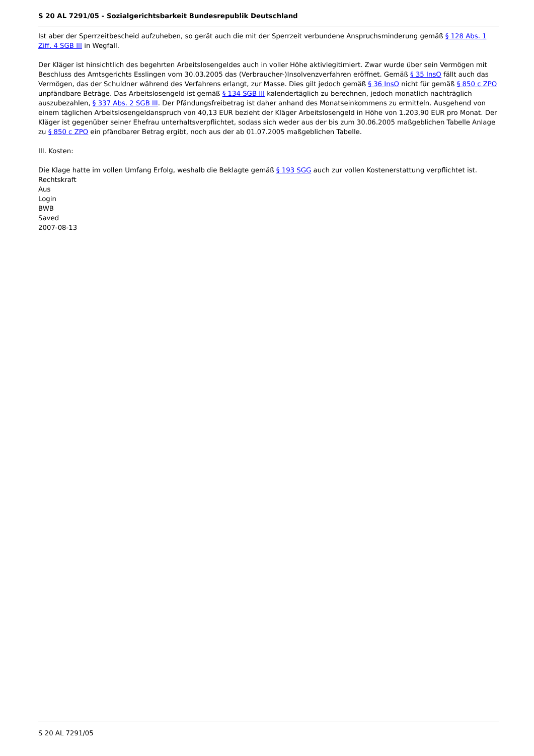S 20 AL 7291/05 - Sozialgerichtsbarkeit Bundesrepublik Deutschland
Ist aber der Sperrzeitbescheid aufzuheben, so gerät auch die mit der Sperrzeit verbundene Anspruchsminderung gemäß § 128 Abs. 1 Ziff. 4 SGB III in Wegfall.
Der Kläger ist hinsichtlich des begehrten Arbeitslosengeldes auch in voller Höhe aktivlegitimiert. Zwar wurde über sein Vermögen mit Beschluss des Amtsgerichts Esslingen vom 30.03.2005 das (Verbraucher-)Insolvenzverfahren eröffnet. Gemäß § 35 InsO fällt auch das Vermögen, das der Schuldner während des Verfahrens erlangt, zur Masse. Dies gilt jedoch gemäß § 36 InsO nicht für gemäß § 850 c ZPO unpfändbare Beträge. Das Arbeitslosengeld ist gemäß § 134 SGB III kalendertäglich zu berechnen, jedoch monatlich nachträglich auszubezahlen, § 337 Abs. 2 SGB III. Der Pfändungsfreibetrag ist daher anhand des Monatseinkommens zu ermitteln. Ausgehend von einem täglichen Arbeitslosengeldanspruch von 40,13 EUR bezieht der Kläger Arbeitslosengeld in Höhe von 1.203,90 EUR pro Monat. Der Kläger ist gegenüber seiner Ehefrau unterhaltsverpflichtet, sodass sich weder aus der bis zum 30.06.2005 maßgeblichen Tabelle Anlage zu § 850 c ZPO ein pfändbarer Betrag ergibt, noch aus der ab 01.07.2005 maßgeblichen Tabelle.
III. Kosten:
Die Klage hatte im vollen Umfang Erfolg, weshalb die Beklagte gemäß § 193 SGG auch zur vollen Kostenerstattung verpflichtet ist.
Rechtskraft
Aus
Login
BWB
Saved
2007-08-13
S 20 AL 7291/05